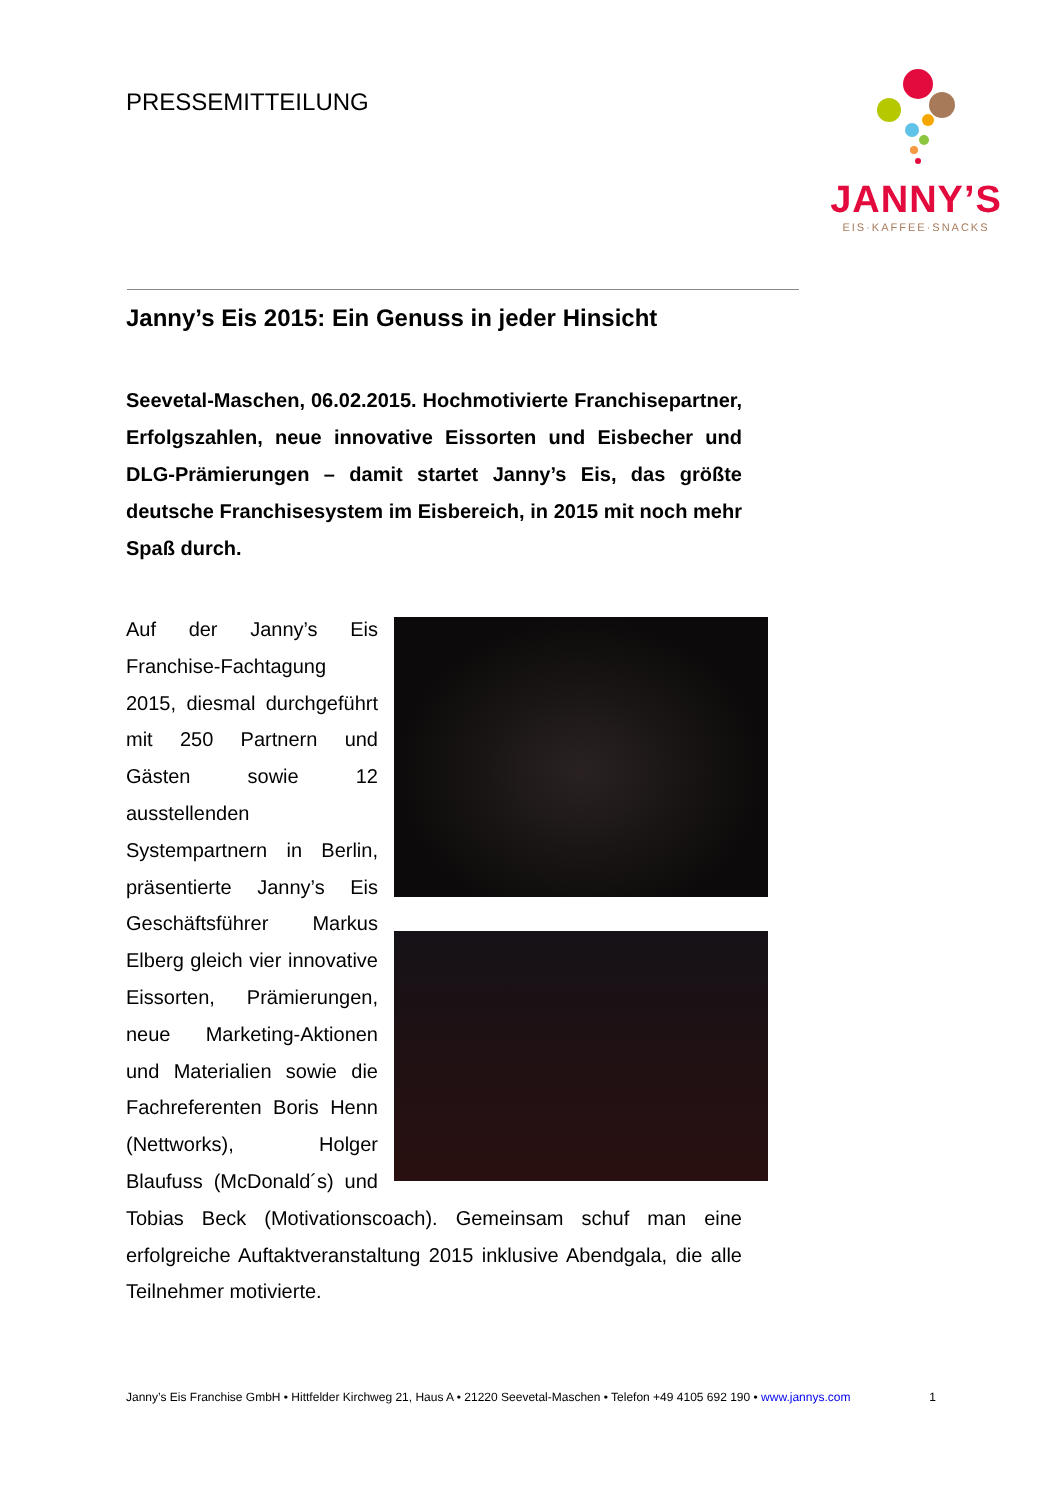PRESSEMITTEILUNG
JANNY’S
EIS·KAFFEE·SNACKS
Janny’s Eis 2015: Ein Genuss in jeder Hinsicht
Seevetal-Maschen, 06.02.2015. Hochmotivierte Franchisepartner, Erfolgszahlen, neue innovative Eissorten und Eisbecher und DLG-Prämierungen – damit startet Janny’s Eis, das größte deutsche Franchisesystem im Eisbereich, in 2015 mit noch mehr Spaß durch.
Auf der Janny’s Eis Franchise-Fachtagung 2015, diesmal durchgeführt mit 250 Partnern und Gästen sowie 12 ausstellenden Systempartnern in Berlin, präsentierte Janny’s Eis Geschäftsführer Markus Elberg gleich vier innovative Eissorten, Prämierungen, neue Marketing-Aktionen und Materialien sowie die Fachreferenten Boris Henn (Nettworks), Holger Blaufuss (McDonald´s) und Tobias Beck (Motivationscoach). Gemeinsam schuf man eine erfolgreiche Auftaktveranstaltung 2015 inklusive Abendgala, die alle Teilnehmer motivierte.
1 Janny’s Eis Franchise GmbH • Hittfelder Kirchweg 21, Haus A • 21220 Seevetal-Maschen • Telefon +49 4105 692 190 • www.jannys.com